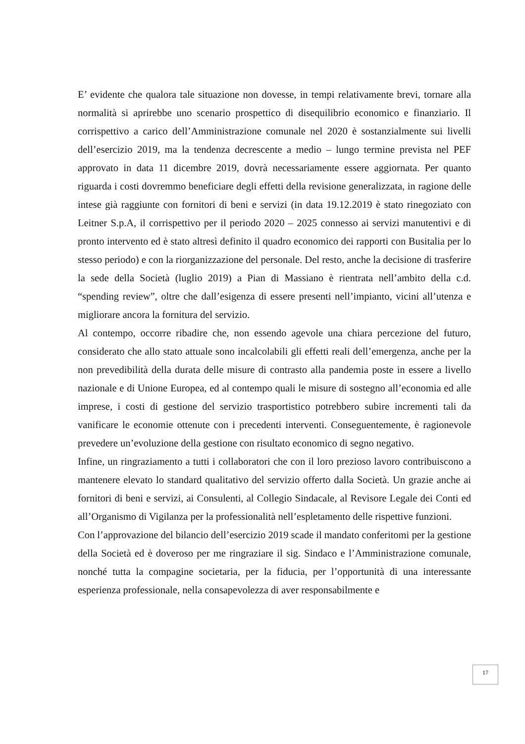E’ evidente che qualora tale situazione non dovesse, in tempi relativamente brevi, tornare alla normalità si aprirebbe uno scenario prospettico di disequilibrio economico e finanziario. Il corrispettivo a carico dell’Amministrazione comunale nel 2020 è sostanzialmente sui livelli dell’esercizio 2019, ma la tendenza decrescente a medio – lungo termine prevista nel PEF approvato in data 11 dicembre 2019, dovrà necessariamente essere aggiornata. Per quanto riguarda i costi dovremmo beneficiare degli effetti della revisione generalizzata, in ragione delle intese già raggiunte con fornitori di beni e servizi (in data 19.12.2019 è stato rinegoziato con Leitner S.p.A, il corrispettivo per il periodo 2020 – 2025 connesso ai servizi manutentivi e di pronto intervento ed è stato altresì definito il quadro economico dei rapporti con Busitalia per lo stesso periodo) e con la riorganizzazione del personale. Del resto, anche la decisione di trasferire la sede della Società (luglio 2019) a Pian di Massiano è rientrata nell’ambito della c.d. “spending review”, oltre che dall’esigenza di essere presenti nell’impianto, vicini all’utenza e migliorare ancora la fornitura del servizio.
Al contempo, occorre ribadire che, non essendo agevole una chiara percezione del futuro, considerato che allo stato attuale sono incalcolabili gli effetti reali dell’emergenza, anche per la non prevedibilità della durata delle misure di contrasto alla pandemia poste in essere a livello nazionale e di Unione Europea, ed al contempo quali le misure di sostegno all’economia ed alle imprese, i costi di gestione del servizio trasportistico potrebbero subire incrementi tali da vanificare le economie ottenute con i precedenti interventi. Conseguentemente, è ragionevole prevedere un’evoluzione della gestione con risultato economico di segno negativo.
Infine, un ringraziamento a tutti i collaboratori che con il loro prezioso lavoro contribuiscono a mantenere elevato lo standard qualitativo del servizio offerto dalla Società. Un grazie anche ai fornitori di beni e servizi, ai Consulenti, al Collegio Sindacale, al Revisore Legale dei Conti ed all’Organismo di Vigilanza per la professionalità nell’espletamento delle rispettive funzioni.
Con l’approvazione del bilancio dell’esercizio 2019 scade il mandato conferitomi per la gestione della Società ed è doveroso per me ringraziare il sig. Sindaco e l’Amministrazione comunale, nonché tutta la compagine societaria, per la fiducia, per l’opportunità di una interessante esperienza professionale, nella consapevolezza di aver responsabilmente e
17